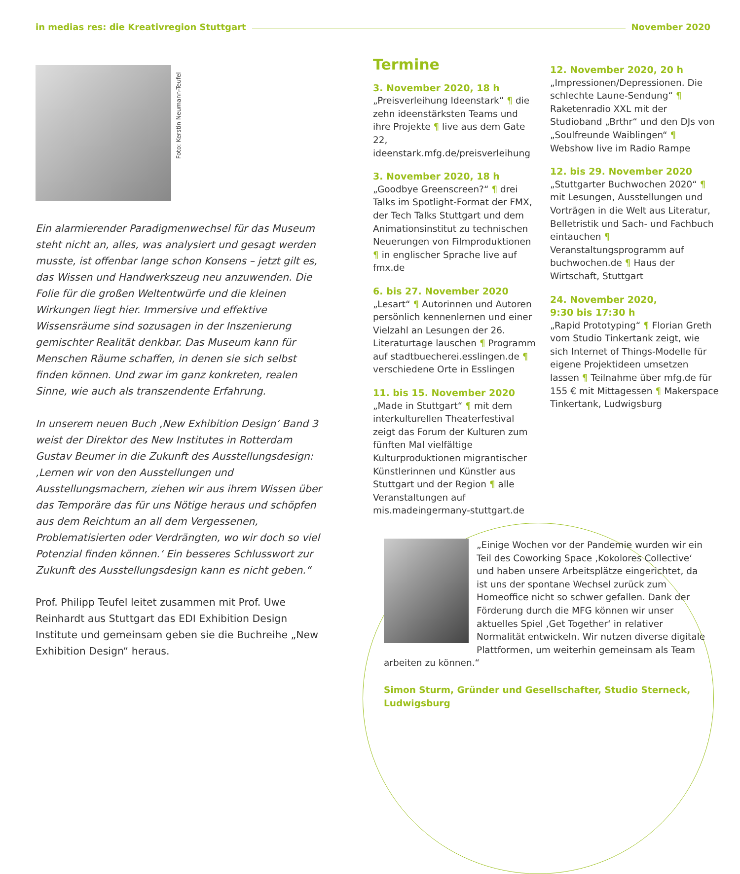in medias res: die Kreativregion Stuttgart November 2020
Foto: Kerstin Neumann-Teufel
Ein alarmierender Paradigmenwechsel für das Museum steht nicht an, alles, was analysiert und gesagt werden musste, ist offenbar lange schon Konsens – jetzt gilt es, das Wissen und Handwerkszeug neu anzuwenden. Die Folie für die großen Weltentwürfe und die kleinen Wirkungen liegt hier. Immersive und effektive Wissensräume sind sozusagen in der Inszenierung gemischter Realität denkbar. Das Museum kann für Menschen Räume schaffen, in denen sie sich selbst finden können. Und zwar im ganz konkreten, realen Sinne, wie auch als transzendente Erfahrung.
In unserem neuen Buch ‚New Exhibition Design‘ Band 3 weist der Direktor des New Institutes in Rotterdam Gustav Beumer in die Zukunft des Ausstellungsdesign: ‚Lernen wir von den Ausstellungen und Ausstellungsmachern, ziehen wir aus ihrem Wissen über das Temporäre das für uns Nötige heraus und schöpfen aus dem Reichtum an all dem Vergessenen, Problematisierten oder Verdrängten, wo wir doch so viel Potenzial finden können.‘ Ein besseres Schlusswort zur Zukunft des Ausstellungsdesign kann es nicht geben.“
Prof. Philipp Teufel leitet zusammen mit Prof. Uwe Reinhardt aus Stuttgart das EDI Exhibition Design Institute und gemeinsam geben sie die Buchreihe „New Exhibition Design“ heraus.
Termine
3. November 2020, 18 h
„Preisverleihung Ideenstark“ ¶ die zehn ideenstärksten Teams und ihre Projekte ¶ live aus dem Gate 22, ideenstark.mfg.de/preisverleihung
3. November 2020, 18 h
„Goodbye Greenscreen?“ ¶ drei Talks im Spotlight-Format der FMX, der Tech Talks Stuttgart und dem Animationsinstitut zu technischen Neuerungen von Filmproduktionen ¶ in englischer Sprache live auf fmx.de
6. bis 27. November 2020
„Lesart“ ¶ Autorinnen und Autoren persönlich kennenlernen und einer Vielzahl an Lesungen der 26. Literaturtage lauschen ¶ Programm auf stadtbuecherei.esslingen.de ¶ verschiedene Orte in Esslingen
11. bis 15. November 2020
„Made in Stuttgart“ ¶ mit dem interkulturellen Theaterfestival zeigt das Forum der Kulturen zum fünften Mal vielfältige Kulturproduktionen migrantischer Künstlerinnen und Künstler aus Stuttgart und der Region ¶ alle Veranstaltungen auf mis.madeingermany-stuttgart.de
12. November 2020, 20 h
„Impressionen/Depressionen. Die schlechte Laune-Sendung“ ¶ Raketenradio XXL mit der Studioband „Brthr“ und den DJs von „Soulfreunde Waiblingen“ ¶ Webshow live im Radio Rampe
12. bis 29. November 2020
„Stuttgarter Buchwochen 2020“ ¶ mit Lesungen, Ausstellungen und Vorträgen in die Welt aus Literatur, Belletristik und Sach- und Fachbuch eintauchen ¶ Veranstaltungsprogramm auf buchwochen.de ¶ Haus der Wirtschaft, Stuttgart
24. November 2020,
9:30 bis 17:30 h
„Rapid Prototyping“ ¶ Florian Greth vom Studio Tinkertank zeigt, wie sich Internet of Things-Modelle für eigene Projektideen umsetzen lassen ¶ Teilnahme über mfg.de für 155 € mit Mittagessen ¶ Makerspace Tinkertank, Ludwigsburg
„Einige Wochen vor der Pandemie wurden wir ein Teil des Coworking Space ‚Kokolores Collective‘ und haben unsere Arbeitsplätze eingerichtet, da ist uns der spontane Wechsel zurück zum Homeoffice nicht so schwer gefallen. Dank der Förderung durch die MFG können wir unser aktuelles Spiel ‚Get Together‘ in relativer Normalität entwickeln. Wir nutzen diverse digitale Plattformen, um weiterhin gemeinsam als Team arbeiten zu können.“
Simon Sturm, Gründer und Gesellschafter, Studio Sterneck, Ludwigsburg